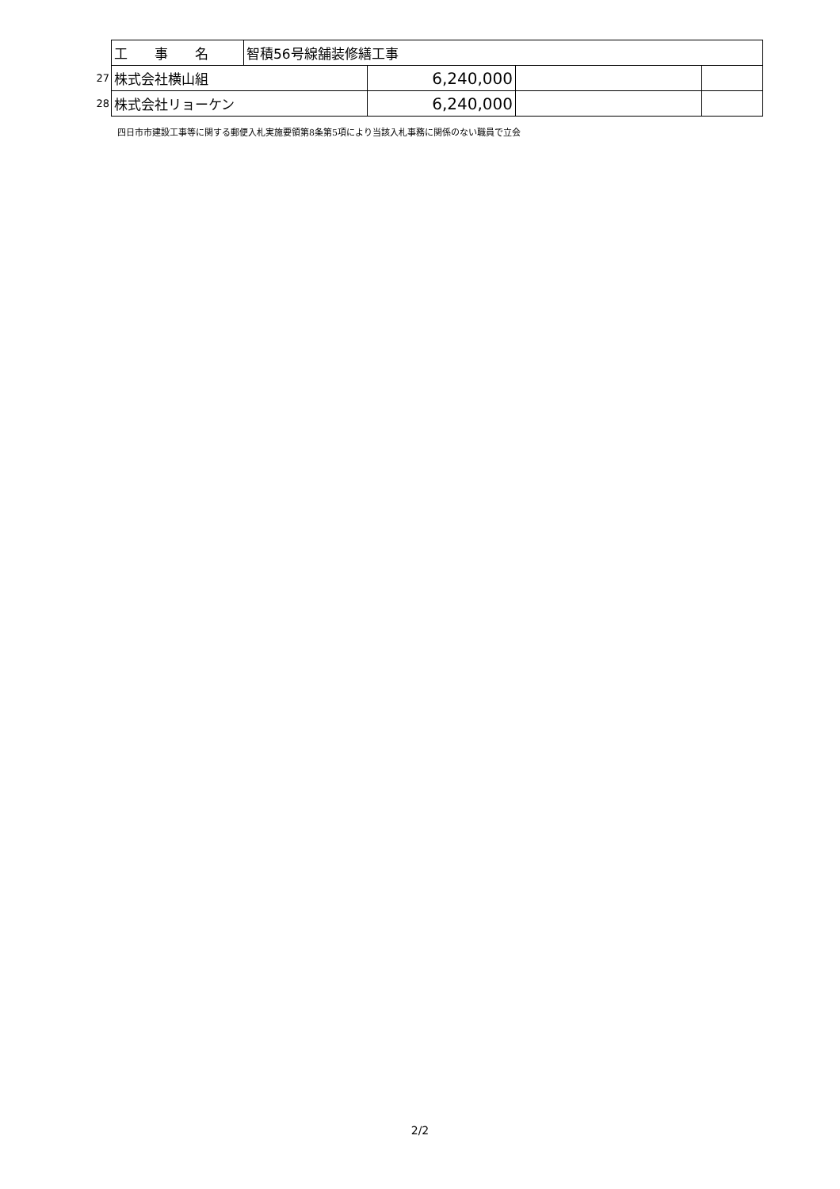| | 工 事 名 | 智積56号線舗装修繕工事 | | | |
| 27 | 株式会社横山組 | | 6,240,000 | | |
| 28 | 株式会社リョーケン | | 6,240,000 | | |
四日市市建設工事等に関する郵便入札実施要領第8条第5項により当該入札事務に関係のない職員で立会
2/2